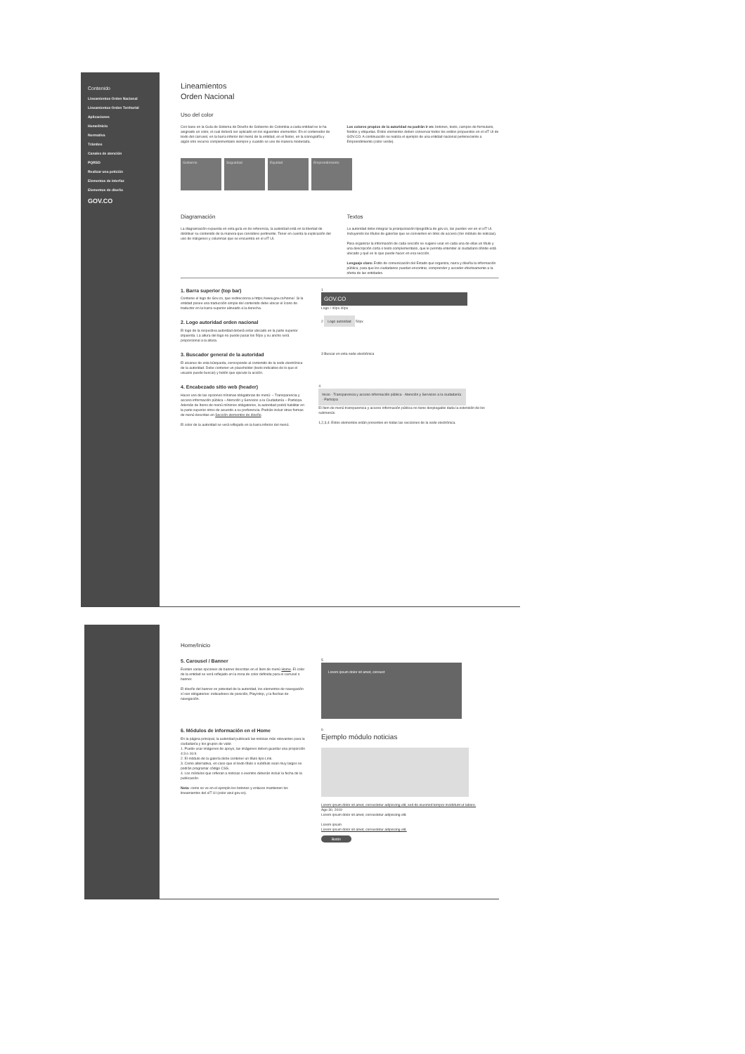Contenido
Lineamientos Orden Nacional
Lineamientos Orden Territorial
Aplicaciones
Home/Inicio
Normativa
Trámites
Canales de atención
PQRSD
Realizar una petición
Elementos de interfaz
Elementos de diseño
GOV.CO
Lineamientos
Orden Nacional
Uso del color
Con base en la Guía de Sistema de Diseño de Gobierno de Colombia a cada entidad se le ha asignado un color, el cual deberá ser aplicado en los siguientes elementos: En el contenedor de texto del carrusel, en la barra inferior del menú de la entidad, en el footer, en la iconografía y algún otro recurso complementario siempre y cuando se use de manera moderada.
Los colores propios de la autoridad no podrán ir en: botones, texto, campos de formulario, fondos y etiquetas. Estos elementos deben conservar todos los estilos propuestos en el xIT UI de GOV.CO. A continuación se realiza el ejemplo de una entidad nacional perteneciente a Emprendimiento (color verde).
Gobierno Seguridad Equidad Emprendimiento
Diagramación
La diagramación expuesta en esta guía es de referencia, la autoridad está en la libertad de distribuir su contenido de la manera que considere pertinente. Tener en cuenta la explicación del uso de márgenes y columnas que se encuentra en el xIT UI.
Textos
La autoridad debe integrar la jerarquización tipográfica de gov.co, las puedes ver en el xIT UI. Incluyendo los títulos de galerías que se convierten en links de acceso (Ver módulo de noticias).
Para organizar la información de cada sección se sugiere usar en cada una de ellas un título y una descripción corta o texto complementario, que le permita entender al ciudadano dónde está ubicado y qué es lo que puede hacer en esa sección.
Lenguaje claro: Estilo de comunicación del Estado que organiza, narra y diseña la información pública, para que los ciudadanos puedan encontrar, comprender y acceder efectivamente a la oferta de las entidades.
1. Barra superior (top bar)
Contiene el logo de Gov.co, que redirecciona a https://www.gov.co/home/. Si la entidad posee una traducción simple del contenido debe ubicar el ícono de traductor en la barra superior alineado a la derecha.
1
GOV.CO
Logo / 40px 40px
2. Logo autoridad orden nacional
El logo de la respectiva autoridad deberá estar ubicado en la parte superior izquierda. La altura del logo no puede pasar los 50px y su ancho será proporcional a la altura.
2 Logo autoridad 50px
3. Buscador general de la autoridad
El alcance de esta búsqueda, corresponde al contenido de la sede electrónica de la autoridad. Debe contener un placeholder (texto indicativo de lo que el usuario puede buscar) y botón que ejecute la acción.
3 Buscar en esta sede electrónica
4. Encabezado sitio web (header)
Hacer uso de las opciones mínimas obligatorias de menú: – Transparencia y acceso información pública – Atención y Servicios a la Ciudadanía – Participa. Además de ítems de menú mínimos obligatorios, la autoridad podrá habilitar en la parte superior otros de acuerdo a su preferencia. Podrán incluir otras formas de menú descritas en Sección elementos de diseño.
El color de la autoridad se verá reflejado en la barra inferior del menú.
4
Inicio · Transparencia y acceso información pública · Atención y Servicios a la ciudadanía · Participa
El ítem de menú transparencia y acceso información pública no tiene desplegable dada la extensión de los submenús.
1,2,3,4: Estos elementos están presentes en todas las secciones de la sede electrónica.
Home/Inicio
5. Carousel / Banner
Existen varias opciones de banner descritas en el ítem de menú Home. El color de la entidad se verá reflejado en la zona de color definida para el carrusel o banner.
El diseño del banner es potestad de la autoridad, los elementos de navegación sí son obligatorios: indicadores de posición, Play/stop, y la flechas de navegación.
5
Lorem ipsum dolor sit amet, consect
6. Módulos de información en el Home
En la página principal, la autoridad publicará las noticias más relevantes para la ciudadanía y los grupos de valor.
1. Puede usar imágenes de apoyo, las imágenes deben guardar una proporción 4:3 o 16:9.
2. El módulo de la galería debe contener un título tipo Link.
3. Como alternativa, en caso que el texto título o subtítulo sean muy largos se podrán programar código CSS.
4. Los módulos que refieran a noticias o eventos deberán incluir la fecha de la publicación.
Nota: como se ve en el ejemplo los botones y enlaces mantienen los lineamientos del xIT UI (color azul gov.co).
6
Ejemplo módulo noticias
Lorem ipsum dolor sit amet, consectetur adipiscing elit, sed do eiusmod tempor incididunt ut labore.
Ago 30, 2019
Lorem ipsum dolor sit amet, consectetur adipiscing elit.
Lorem ipsum
Lorem ipsum dolor sit amet, consectetur adipiscing elit.
Botón